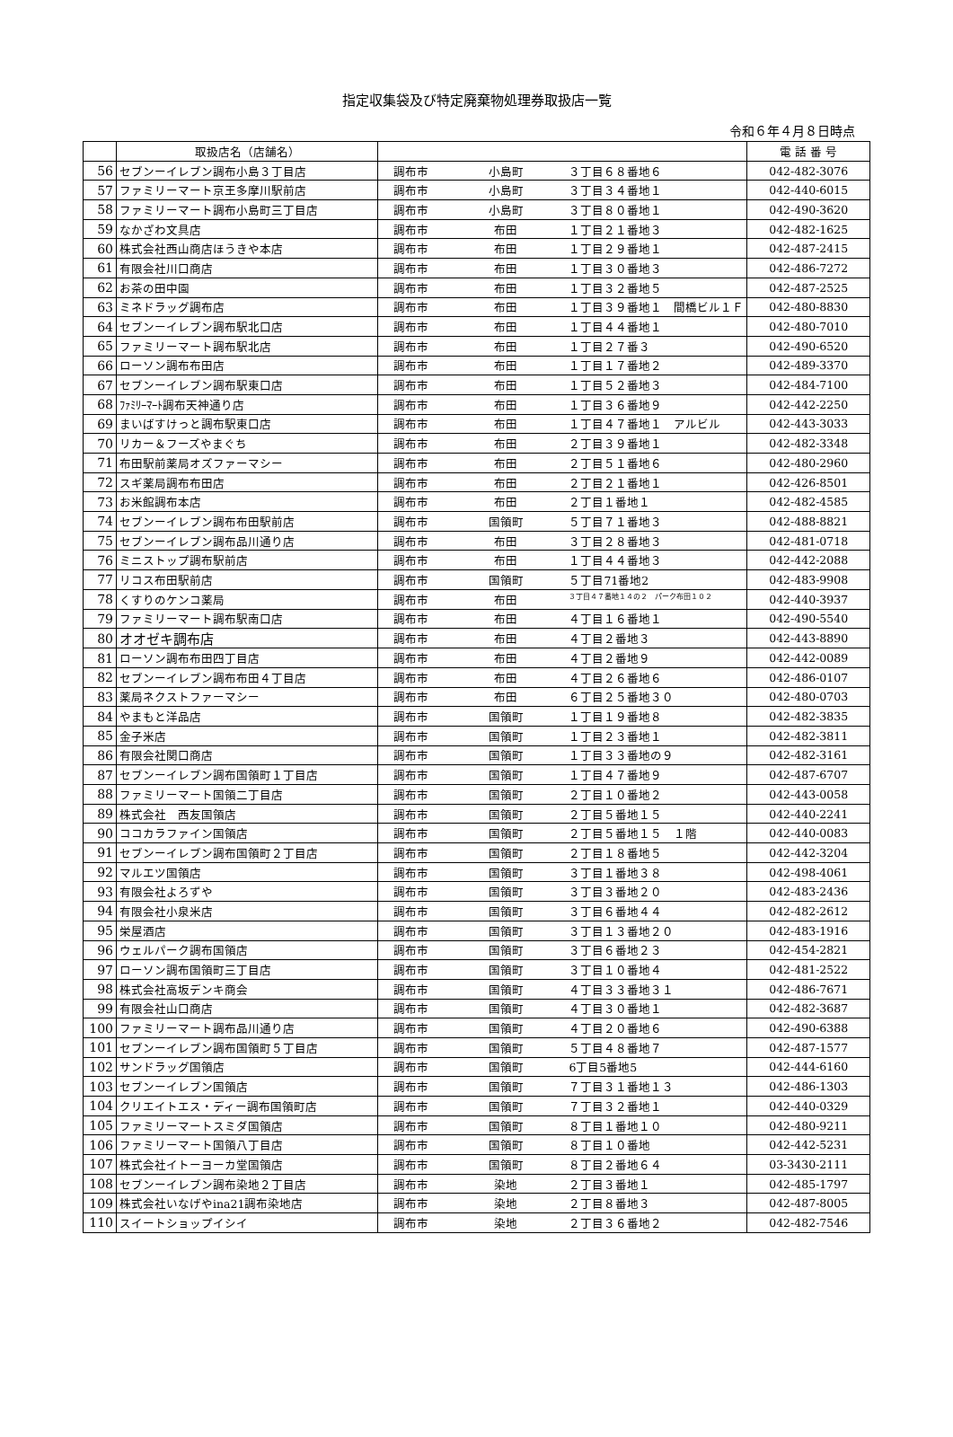指定収集袋及び特定廃棄物処理券取扱店一覧
令和６年４月８日時点
| | 取扱店名（店舗名） | | 電 話 番 号 |
| --- | --- | --- | --- |
| 56 | セブンーイレブン調布小島３丁目店 | 調布市 小島町 ３丁目６８番地６ | 042-482-3076 |
| 57 | ファミリーマート京王多摩川駅前店 | 調布市 小島町 ３丁目３４番地１ | 042-440-6015 |
| 58 | ファミリーマート調布小島町三丁目店 | 調布市 小島町 ３丁目８０番地１ | 042-490-3620 |
| 59 | なかざわ文具店 | 調布市 布田 １丁目２１番地３ | 042-482-1625 |
| 60 | 株式会社西山商店ほうきや本店 | 調布市 布田 １丁目２９番地１ | 042-487-2415 |
| 61 | 有限会社川口商店 | 調布市 布田 １丁目３０番地３ | 042-486-7272 |
| 62 | お茶の田中園 | 調布市 布田 １丁目３２番地５ | 042-487-2525 |
| 63 | ミネドラッグ調布店 | 調布市 布田 １丁目３９番地１ 間橋ビル１Ｆ | 042-480-8830 |
| 64 | セブンーイレブン調布駅北口店 | 調布市 布田 １丁目４４番地１ | 042-480-7010 |
| 65 | ファミリーマート調布駅北店 | 調布市 布田 １丁目２７番３ | 042-490-6520 |
| 66 | ローソン調布布田店 | 調布市 布田 １丁目１７番地２ | 042-489-3370 |
| 67 | セブンーイレブン調布駅東口店 | 調布市 布田 １丁目５２番地３ | 042-484-7100 |
| 68 | ﾌｧﾐﾘｰﾏｰﾄ調布天神通り店 | 調布市 布田 １丁目３６番地９ | 042-442-2250 |
| 69 | まいばすけっと調布駅東口店 | 調布市 布田 １丁目４７番地１ アルビル | 042-443-3033 |
| 70 | リカー＆フーズやまぐち | 調布市 布田 ２丁目３９番地１ | 042-482-3348 |
| 71 | 布田駅前薬局オズファーマシー | 調布市 布田 ２丁目５１番地６ | 042-480-2960 |
| 72 | スギ薬局調布布田店 | 調布市 布田 ２丁目２１番地１ | 042-426-8501 |
| 73 | お米館調布本店 | 調布市 布田 ２丁目１番地１ | 042-482-4585 |
| 74 | セブンーイレブン調布布田駅前店 | 調布市 国領町 ５丁目７１番地３ | 042-488-8821 |
| 75 | セブンーイレブン調布品川通り店 | 調布市 布田 ３丁目２８番地３ | 042-481-0718 |
| 76 | ミニストップ調布駅前店 | 調布市 布田 １丁目４４番地３ | 042-442-2088 |
| 77 | リコス布田駅前店 | 調布市 国領町 ５丁目71番地2 | 042-483-9908 |
| 78 | くすりのケンコ薬局 | 調布市 布田 ３丁目４７番地１４の２ パーク布田１０２ | 042-440-3937 |
| 79 | ファミリーマート調布駅南口店 | 調布市 布田 ４丁目１６番地１ | 042-490-5540 |
| 80 | オオゼキ調布店 | 調布市 布田 ４丁目２番地３ | 042-443-8890 |
| 81 | ローソン調布布田四丁目店 | 調布市 布田 ４丁目２番地９ | 042-442-0089 |
| 82 | セブンーイレブン調布布田４丁目店 | 調布市 布田 ４丁目２６番地６ | 042-486-0107 |
| 83 | 薬局ネクストファーマシー | 調布市 布田 ６丁目２５番地３０ | 042-480-0703 |
| 84 | やまもと洋品店 | 調布市 国領町 １丁目１９番地８ | 042-482-3835 |
| 85 | 金子米店 | 調布市 国領町 １丁目２３番地１ | 042-482-3811 |
| 86 | 有限会社関口商店 | 調布市 国領町 １丁目３３番地の９ | 042-482-3161 |
| 87 | セブンーイレブン調布国領町１丁目店 | 調布市 国領町 １丁目４７番地９ | 042-487-6707 |
| 88 | ファミリーマート国領二丁目店 | 調布市 国領町 ２丁目１０番地２ | 042-443-0058 |
| 89 | 株式会社 西友国領店 | 調布市 国領町 ２丁目５番地１５ | 042-440-2241 |
| 90 | ココカラファイン国領店 | 調布市 国領町 ２丁目５番地１５ １階 | 042-440-0083 |
| 91 | セブンーイレブン調布国領町２丁目店 | 調布市 国領町 ２丁目１８番地５ | 042-442-3204 |
| 92 | マルエツ国領店 | 調布市 国領町 ３丁目１番地３８ | 042-498-4061 |
| 93 | 有限会社よろずや | 調布市 国領町 ３丁目３番地２０ | 042-483-2436 |
| 94 | 有限会社小泉米店 | 調布市 国領町 ３丁目６番地４４ | 042-482-2612 |
| 95 | 栄屋酒店 | 調布市 国領町 ３丁目１３番地２０ | 042-483-1916 |
| 96 | ウェルパーク調布国領店 | 調布市 国領町 ３丁目６番地２３ | 042-454-2821 |
| 97 | ローソン調布国領町三丁目店 | 調布市 国領町 ３丁目１０番地４ | 042-481-2522 |
| 98 | 株式会社高坂デンキ商会 | 調布市 国領町 ４丁目３３番地３１ | 042-486-7671 |
| 99 | 有限会社山口商店 | 調布市 国領町 ４丁目３０番地１ | 042-482-3687 |
| 100 | ファミリーマート調布品川通り店 | 調布市 国領町 ４丁目２０番地６ | 042-490-6388 |
| 101 | セブンーイレブン調布国領町５丁目店 | 調布市 国領町 ５丁目４８番地７ | 042-487-1577 |
| 102 | サンドラッグ国領店 | 調布市 国領町 6丁目5番地5 | 042-444-6160 |
| 103 | セブンーイレブン国領店 | 調布市 国領町 ７丁目３１番地１３ | 042-486-1303 |
| 104 | クリエイトエス・ディー調布国領町店 | 調布市 国領町 ７丁目３２番地１ | 042-440-0329 |
| 105 | ファミリーマートスミダ国領店 | 調布市 国領町 ８丁目１番地１０ | 042-480-9211 |
| 106 | ファミリーマート国領八丁目店 | 調布市 国領町 ８丁目１０番地 | 042-442-5231 |
| 107 | 株式会社イトーヨーカ堂国領店 | 調布市 国領町 ８丁目２番地６４ | 03-3430-2111 |
| 108 | セブンーイレブン調布染地２丁目店 | 調布市 染地 ２丁目３番地１ | 042-485-1797 |
| 109 | 株式会社いなげやina21調布染地店 | 調布市 染地 ２丁目８番地３ | 042-487-8005 |
| 110 | スイートショップイシイ | 調布市 染地 ２丁目３６番地２ | 042-482-7546 |